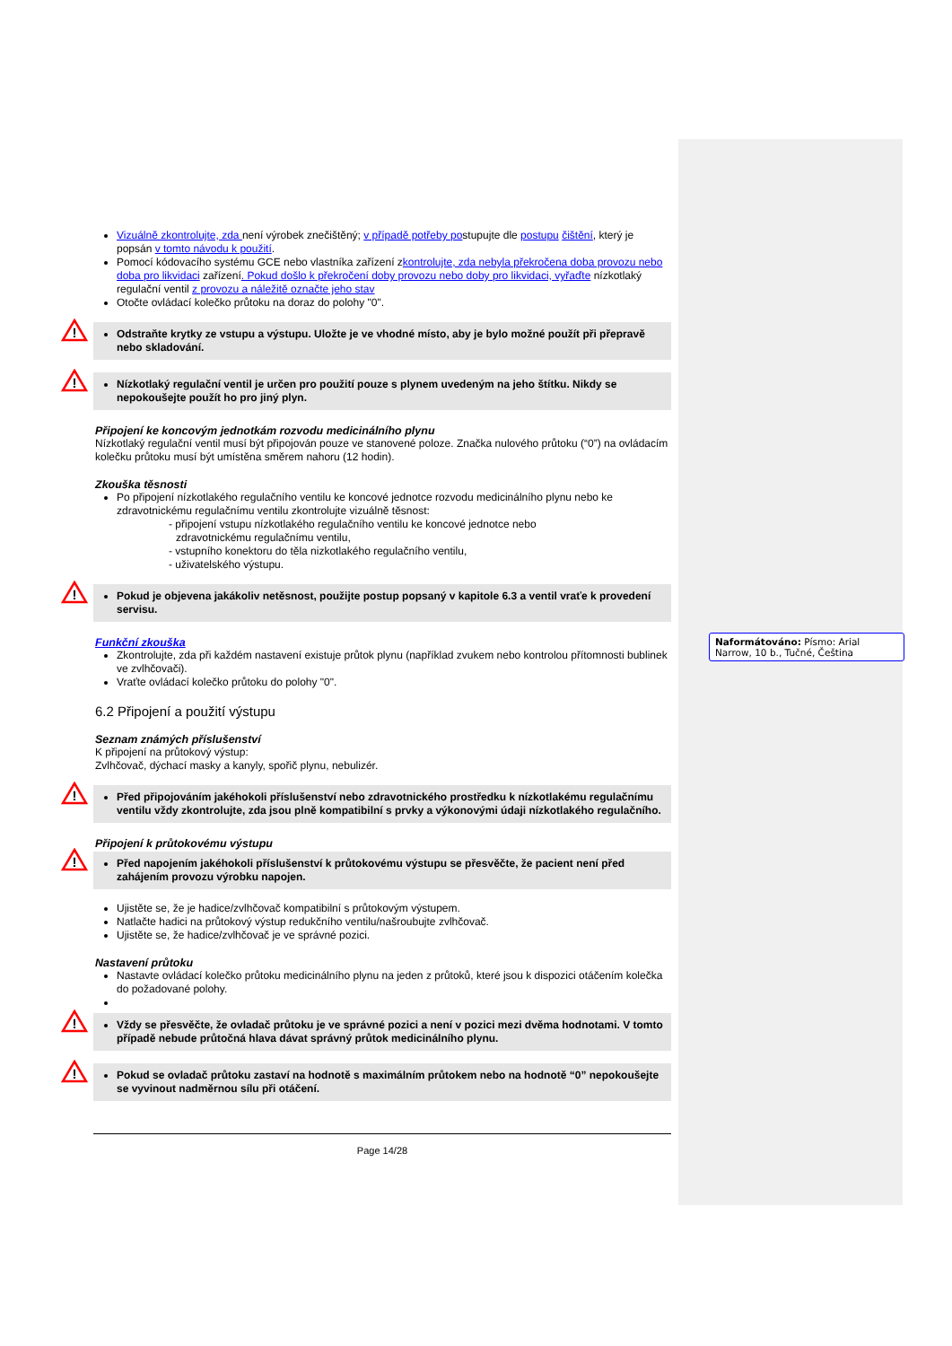Vizuálně zkontrolujte, zda není výrobek znečištěný; v případě potřeby postupujte dle postupu čištění, který je popsán v tomto návodu k použití.
Pomocí kódovacího systému GCE nebo vlastníka zařízení zkontrolujte, zda nebyla překročena doba provozu nebo doba pro likvidaci zařízení. Pokud došlo k překročení doby provozu nebo doby pro likvidaci, vyřaďte nízkotlaký regulační ventil z provozu a náležitě označte jeho stav
Otočte ovládací kolečko průtoku na doraz do polohy "0".
!
Odstraňte krytky ze vstupu a výstupu. Uložte je ve vhodné místo, aby je bylo možné použít při přepravě nebo skladování.
!
Nízkotlaký regulační ventil je určen pro použití pouze s plynem uvedeným na jeho štítku. Nikdy se nepokoušejte použít ho pro jiný plyn.
Připojení ke koncovým jednotkám rozvodu medicinálního plynu
Nízkotlaký regulační ventil musí být připojován pouze ve stanovené poloze. Značka nulového průtoku (“0”) na ovládacím kolečku průtoku musí být umístěna směrem nahoru (12 hodin).
Zkouška těsnosti
Po připojení nízkotlakého regulačního ventilu ke koncové jednotce rozvodu medicinálního plynu nebo ke zdravotnickému regulačnímu ventilu zkontrolujte vizuálně těsnost:
- připojení vstupu nízkotlakého regulačního ventilu ke koncové jednotce nebo
zdravotnickému regulačnímu ventilu,
- vstupního konektoru do těla nizkotlakého regulačního ventilu,
- uživatelského výstupu.
!
Pokud je objevena jakákoliv netěsnost, použijte postup popsaný v kapitole 6.3 a ventil vraťe k provedení servisu.
Funkční zkouška
Zkontrolujte, zda při každém nastavení existuje průtok plynu (například zvukem nebo kontrolou přítomnosti bublinek ve zvlhčovači).
Vraťte ovládací kolečko průtoku do polohy "0".
6.2 Připojení a použití výstupu
Seznam známých příslušenství
K připojení na průtokový výstup:
Zvlhčovač, dýchací masky a kanyly, spořič plynu, nebulizér.
!
Před připojováním jakéhokoli příslušenství nebo zdravotnického prostředku k nízkotlakému regulačnímu ventilu vždy zkontrolujte, zda jsou plně kompatibilní s prvky a výkonovými údaji nízkotlakého regulačního.
Připojení k průtokovému výstupu
!
Před napojením jakéhokoli příslušenství k průtokovému výstupu se přesvěčte, že pacient není před zahájením provozu výrobku napojen.
Ujistěte se, že je hadice/zvlhčovač kompatibilní s průtokovým výstupem.
Natlačte hadici na průtokový výstup redukčního ventilu/našroubujte zvlhčovač.
Ujistěte se, že hadice/zvlhčovač je ve správné pozici.
Nastavení průtoku
Nastavte ovládací kolečko průtoku medicinálního plynu na jeden z průtoků, které jsou k dispozici otáčením kolečka do požadované polohy.
!
Vždy se přesvěčte, že ovladač průtoku je ve správné pozici a není v pozici mezi dvěma hodnotami. V tomto případě nebude průtočná hlava dávat správný průtok medicinálního plynu.
!
Pokud se ovladač průtoku zastaví na hodnotě s maximálním průtokem nebo na hodnotě “0” nepokoušejte se vyvinout nadměrnou sílu při otáčení.
Page 14/28
Naformátováno: Písmo: Arial Narrow, 10 b., Tučné, Čeština